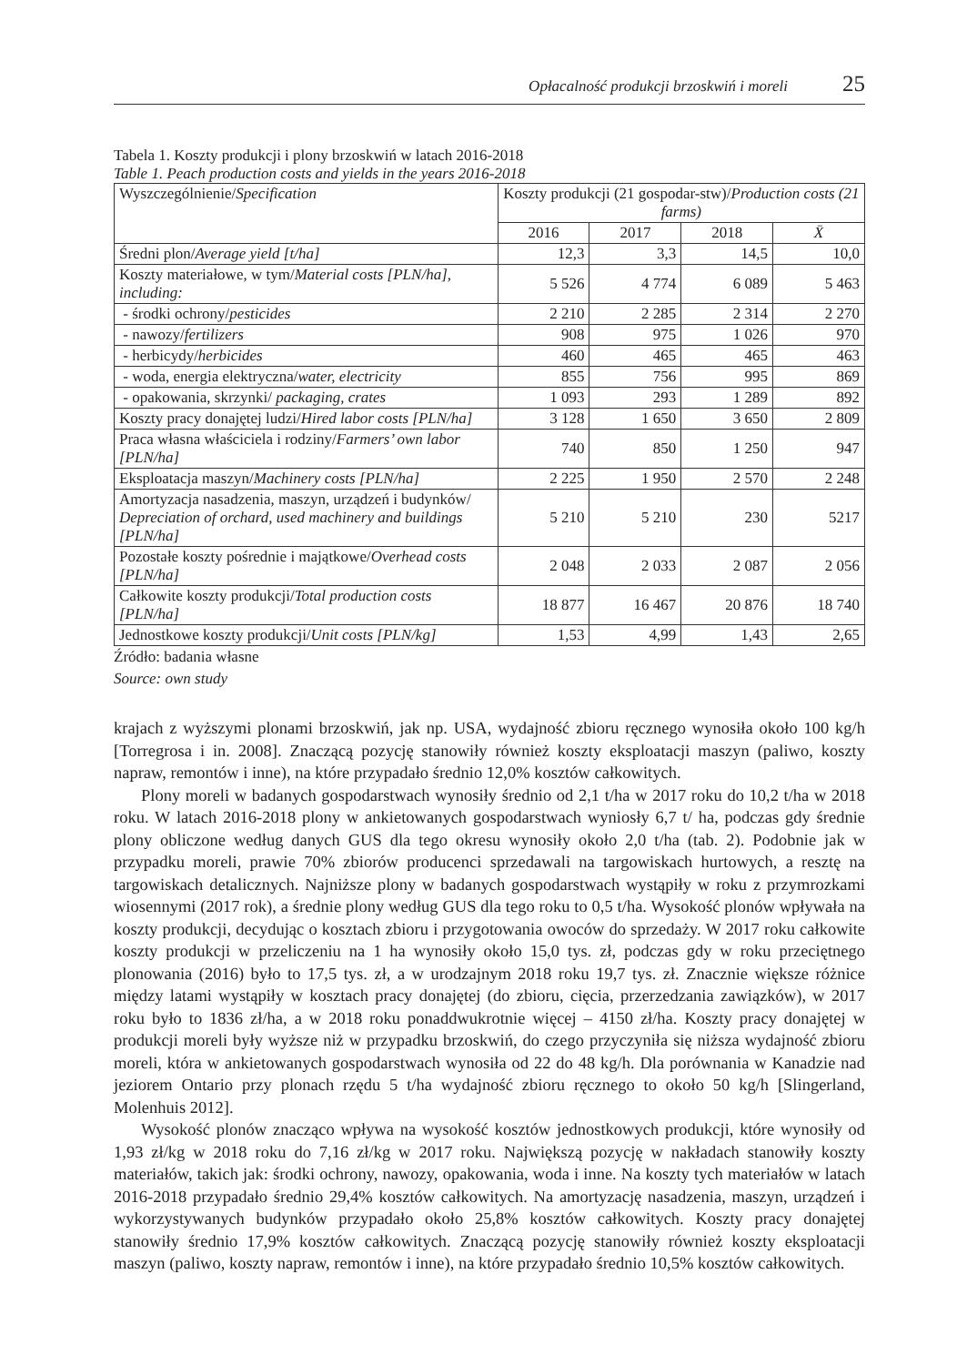Opłacalność produkcji brzoskwiń i moreli 25
Tabela 1. Koszty produkcji i plony brzoskwiń w latach 2016-2018
Table 1. Peach production costs and yields in the years 2016-2018
| Wyszczególnienie/ Specification | Koszty produkcji (21 gospodar-stw)/ Production costs (21 farms) | | | |
| --- | --- | --- | --- | --- |
| | 2016 | 2017 | 2018 | X̄ |
| Średni plon/ Average yield [t/ha] | 12,3 | 3,3 | 14,5 | 10,0 |
| Koszty materiałowe, w tym/ Material costs [PLN/ha], including: | 5 526 | 4 774 | 6 089 | 5 463 |
| - środki ochrony/ pesticides | 2 210 | 2 285 | 2 314 | 2 270 |
| - nawozy/ fertilizers | 908 | 975 | 1 026 | 970 |
| - herbicydy/ herbicides | 460 | 465 | 465 | 463 |
| - woda, energia elektryczna/ water, electricity | 855 | 756 | 995 | 869 |
| - opakowania, skrzynki/ packaging, crates | 1 093 | 293 | 1 289 | 892 |
| Koszty pracy donajętej ludzi/ Hired labor costs [PLN/ha] | 3 128 | 1 650 | 3 650 | 2 809 |
| Praca własna właściciela i rodziny/ Farmers’ own labor [PLN/ha] | 740 | 850 | 1 250 | 947 |
| Eksploatacja maszyn/ Machinery costs [PLN/ha] | 2 225 | 1 950 | 2 570 | 2 248 |
| Amortyzacja nasadzenia, maszyn, urządzeń i budynków/ Depreciation of orchard, used machinery and buildings [PLN/ha] | 5 210 | 5 210 | 230 | 5217 |
| Pozostałe koszty pośrednie i majątkowe/ Overhead costs [PLN/ha] | 2 048 | 2 033 | 2 087 | 2 056 |
| Całkowite koszty produkcji/ Total production costs [PLN/ha] | 18 877 | 16 467 | 20 876 | 18 740 |
| Jednostkowe koszty produkcji/ Unit costs [PLN/kg] | 1,53 | 4,99 | 1,43 | 2,65 |
Źródło: badania własne
Source: own study
krajach z wyższymi plonami brzoskwiń, jak np. USA, wydajność zbioru ręcznego wynosiła około 100 kg/h [Torregrosa i in. 2008]. Znaczącą pozycję stanowiły również koszty eksploatacji maszyn (paliwo, koszty napraw, remontów i inne), na które przypadało średnio 12,0% kosztów całkowitych.
Plony moreli w badanych gospodarstwach wynosiły średnio od 2,1 t/ha w 2017 roku do 10,2 t/ha w 2018 roku. W latach 2016-2018 plony w ankietowanych gospodarstwach wyniosły 6,7 t/ ha, podczas gdy średnie plony obliczone według danych GUS dla tego okresu wynosiły około 2,0 t/ha (tab. 2). Podobnie jak w przypadku moreli, prawie 70% zbiorów producenci sprzedawali na targowiskach hurtowych, a resztę na targowiskach detalicznych. Najniższe plony w badanych gospodarstwach wystąpiły w roku z przymrozkami wiosennymi (2017 rok), a średnie plony według GUS dla tego roku to 0,5 t/ha. Wysokość plonów wpływała na koszty produkcji, decydując o kosztach zbioru i przygotowania owoców do sprzedaży. W 2017 roku całkowite koszty produkcji w przeliczeniu na 1 ha wynosiły około 15,0 tys. zł, podczas gdy w roku przeciętnego plonowania (2016) było to 17,5 tys. zł, a w urodzajnym 2018 roku 19,7 tys. zł. Znacznie większe różnice między latami wystąpiły w kosztach pracy donajętej (do zbioru, cięcia, przerzedzania zawiązków), w 2017 roku było to 1836 zł/ha, a w 2018 roku ponaddwukrotnie więcej – 4150 zł/ha. Koszty pracy donajętej w produkcji moreli były wyższe niż w przypadku brzoskwiń, do czego przyczyniła się niższa wydajność zbioru moreli, która w ankietowanych gospodarstwach wynosiła od 22 do 48 kg/h. Dla porównania w Kanadzie nad jeziorem Ontario przy plonach rzędu 5 t/ha wydajność zbioru ręcznego to około 50 kg/h [Slingerland, Molenhuis 2012].
Wysokość plonów znacząco wpływa na wysokość kosztów jednostkowych produkcji, które wynosiły od 1,93 zł/kg w 2018 roku do 7,16 zł/kg w 2017 roku. Największą pozycję w nakładach stanowiły koszty materiałów, takich jak: środki ochrony, nawozy, opakowania, woda i inne. Na koszty tych materiałów w latach 2016-2018 przypadało średnio 29,4% kosztów całkowitych. Na amortyzację nasadzenia, maszyn, urządzeń i wykorzystywanych budynków przypadało około 25,8% kosztów całkowitych. Koszty pracy donajętej stanowiły średnio 17,9% kosztów całkowitych. Znaczącą pozycję stanowiły również koszty eksploatacji maszyn (paliwo, koszty napraw, remontów i inne), na które przypadało średnio 10,5% kosztów całkowitych.